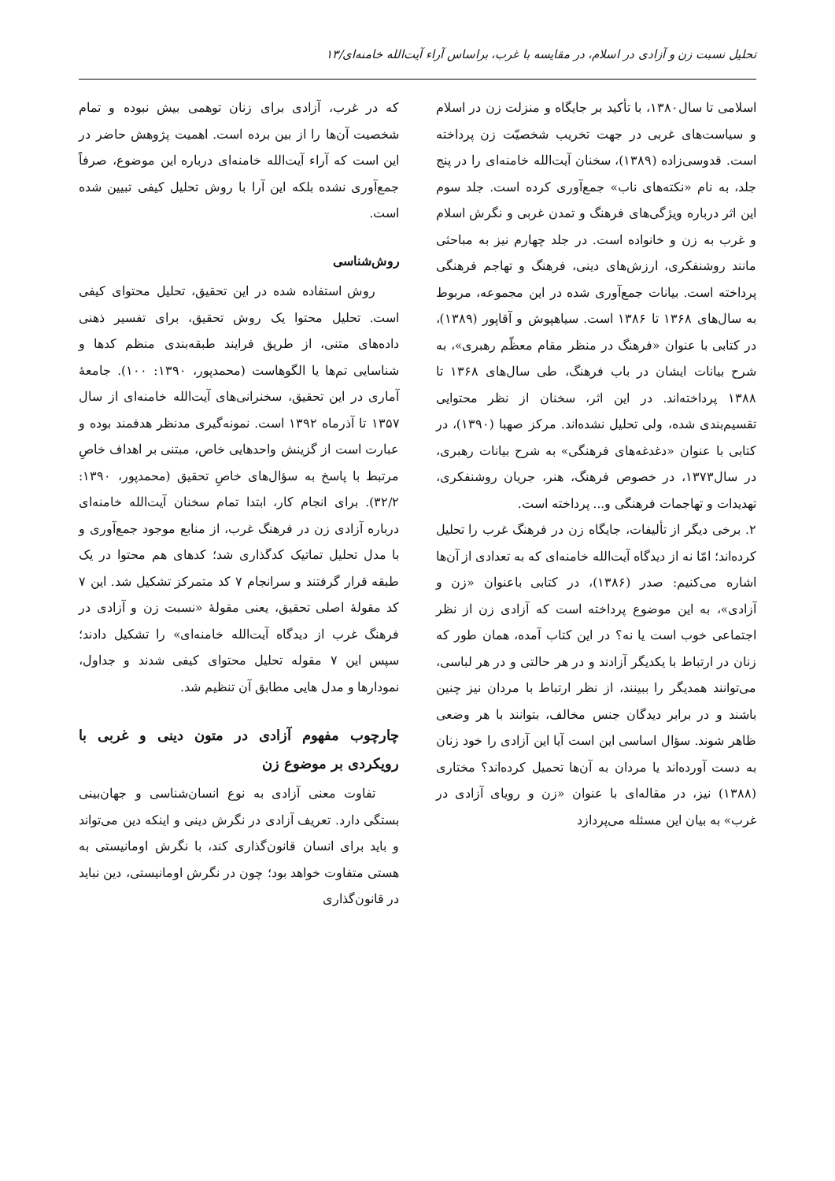تحلیل نسبت زن و آزادی در اسلام، در مقایسه با غرب، براساس آراء آیت‌الله خامنه‌ای/۱۳
اسلامی تا سال۱۳۸۰، با تأکید بر جایگاه و منزلت زن در اسلام و سیاست‌های غربی در جهت تخریب شخصیّت زن پرداخته است. قدوسی‌زاده (۱۳۸۹)، سخنان آیت‌الله خامنه‌ای را در پنج جلد، به نام «نکته‌های ناب» جمع‌آوری کرده است. جلد سوم این اثر درباره ویژگی‌های فرهنگ و تمدن غربی و نگرش اسلام و غرب به زن و خانواده است. در جلد چهارم نیز به مباحثی مانند روشنفکری، ارزش‌های دینی، فرهنگ و تهاجم فرهنگی پرداخته است. بیانات جمع‌آوری شده در این مجموعه، مربوط به سال‌های ۱۳۶۸ تا ۱۳۸۶ است. سیاهپوش و آقاپور (۱۳۸۹)، در کتابی با عنوان «فرهنگ در منظر مقام معظّم رهبری»، به شرح بیانات ایشان در باب فرهنگ، طی سال‌های ۱۳۶۸ تا ۱۳۸۸ پرداخته‌اند. در این اثر، سخنان از نظر محتوایی تقسیم‌بندی شده، ولی تحلیل نشده‌اند. مرکز صهبا (۱۳۹۰)، در کتابی با عنوان «دغدغه‌های فرهنگی» به شرح بیانات رهبری، در سال۱۳۷۳، در خصوص فرهنگ، هنر، جریان روشنفکری، تهدیدات و تهاجمات فرهنگی و... پرداخته است.
۲. برخی دیگر از تألیفات، جایگاه زن در فرهنگ غرب را تحلیل کرده‌اند؛ امّا نه از دیدگاه آیت‌الله خامنه‌ای که به تعدادی از آن‌ها اشاره می‌کنیم: صدر (۱۳۸۶)، در کتابی باعنوان «زن و آزادی»، به این موضوع پرداخته است که آزادی زن از نظر اجتماعی خوب است یا نه؟ در این کتاب آمده، همان طور که زنان در ارتباط با یکدیگر آزادند و در هر حالتی و در هر لباسی، می‌توانند همدیگر را ببینند، از نظر ارتباط با مردان نیز چنین باشند و در برابر دیدگان جنس مخالف، بتوانند با هر وضعی ظاهر شوند. سؤال اساسی این است آیا این آزادی را خود زنان به دست آورده‌اند یا مردان به آن‌ها تحمیل کرده‌اند؟ مختاری (۱۳۸۸) نیز، در مقاله‌ای با عنوان «زن و رویای آزادی در غرب» به بیان این مسئله می‌پردازد
که در غرب، آزادی برای زنان توهمی بیش نبوده و تمام شخصیت آن‌ها را از بین برده است. اهمیت پژوهش حاضر در این است که آراء آیت‌الله خامنه‌ای درباره این موضوع، صرفاً جمع‌آوری نشده بلکه این آرا با روش تحلیل کیفی تبیین شده است.
روش‌شناسی
روش استفاده شده در این تحقیق، تحلیل محتوای کیفی است. تحلیل محتوا یک روش تحقیق، برای تفسیر ذهنی داده‌های متنی، از طریق فرایند طبقه‌بندی منظم کدها و شناسایی تم‌ها یا الگوهاست (محمدپور، ۱۳۹۰: ۱۰۰). جامعهٔ آماری در این تحقیق، سخنرانی‌های آیت‌الله خامنه‌ای از سال ۱۳۵۷ تا آذرماه ۱۳۹۲ است. نمونه‌گیری مدنظر هدفمند بوده و عبارت است از گزینش واحدهایی خاص، مبتنی بر اهداف خاصِ مرتبط با پاسخ به سؤال‌های خاصِ تحقیق (محمدپور، ۱۳۹۰: ۳۲/۲). برای انجام کار، ابتدا تمام سخنان آیت‌الله خامنه‌ای درباره آزادی زن در فرهنگ غرب، از منابع موجود جمع‌آوری و با مدل تحلیل تماتیک کدگذاری شد؛ کدهای هم محتوا در یک طبقه قرار گرفتند و سرانجام ۷ کد متمرکز تشکیل شد. این ۷ کد مقولهٔ اصلی تحقیق، یعنی مقولهٔ «نسبت زن و آزادی در فرهنگ غرب از دیدگاه آیت‌الله خامنه‌ای» را تشکیل دادند؛ سپس این ۷ مقوله تحلیل محتوای کیفی شدند و جداول، نمودارها و مدل هایی مطابق آن تنظیم شد.
چارچوب مفهوم آزادی در متون دینی و غربی با رویکردی بر موضوع زن
تفاوت معنی آزادی به نوع انسان‌شناسی و جهان‌بینی بستگی دارد. تعریف آزادی در نگرش دینی و اینکه دین می‌تواند و باید برای انسان قانون‌گذاری کند، با نگرش اومانیستی به هستی متفاوت خواهد بود؛ چون در نگرش اومانیستی، دین نباید در قانون‌گذاری